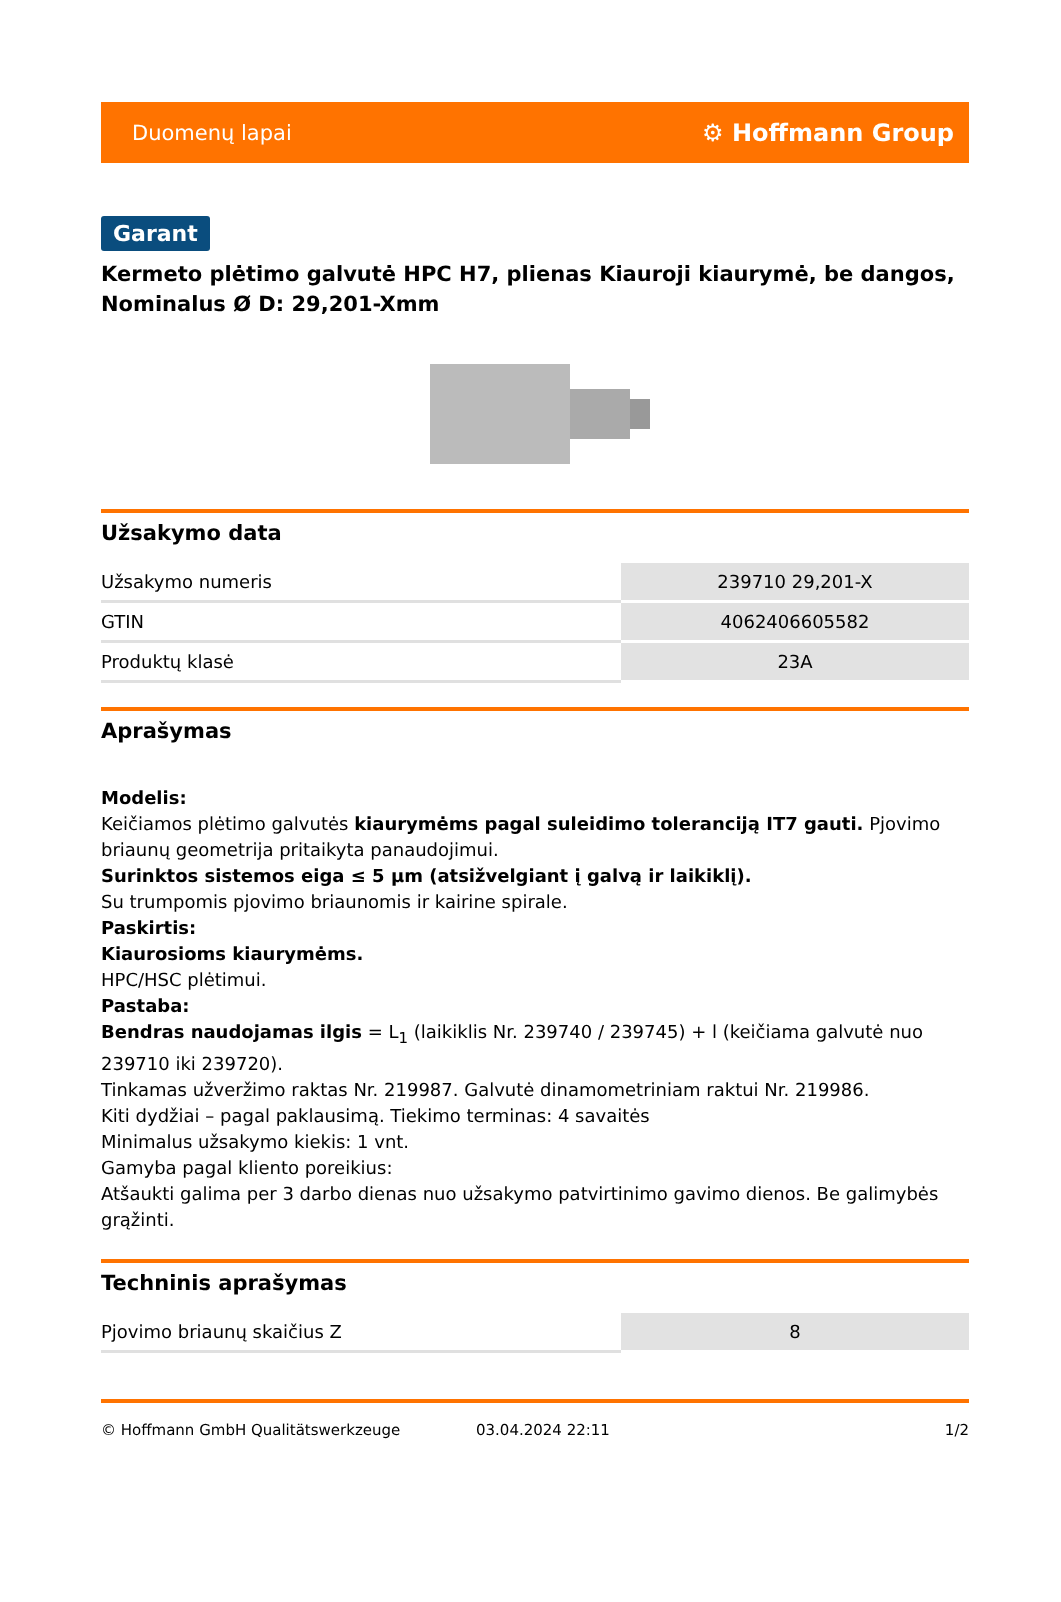Duomenų lapai ⚙ Hoffmann Group
Garant
Kermeto plėtimo galvutė HPC H7, plienas Kiauroji kiaurymė, be dangos, Nominalus Ø D: 29,201-Xmm
Užsakymo data
| Užsakymo numeris | 239710 29,201-X |
| GTIN | 4062406605582 |
| Produktų klasė | 23A |
Aprašymas
Modelis:
Keičiamos plėtimo galvutės kiaurymėms pagal suleidimo toleranciją IT7 gauti. Pjovimo briaunų geometrija pritaikyta panaudojimui.
Surinktos sistemos eiga ≤ 5 µm (atsižvelgiant į galvą ir laikiklį).
Su trumpomis pjovimo briaunomis ir kairine spirale.
Paskirtis:
Kiaurosioms kiaurymėms.
HPC/HSC plėtimui.
Pastaba:
Bendras naudojamas ilgis = L<sub>1</sub> (laikiklis Nr. 239740 / 239745) + l (keičiama galvutė nuo 239710 iki 239720).
Tinkamas užveržimo raktas Nr. 219987. Galvutė dinamometriniam raktui Nr. 219986.
Kiti dydžiai – pagal paklausimą. Tiekimo terminas: 4 savaitės
Minimalus užsakymo kiekis: 1 vnt.
Gamyba pagal kliento poreikius:
Atšaukti galima per 3 darbo dienas nuo užsakymo patvirtinimo gavimo dienos. Be galimybės grąžinti.
Techninis aprašymas
| Pjovimo briaunų skaičius Z | 8 |
© Hoffmann GmbH Qualitätswerkzeuge 03.04.2024 22:11 1/2